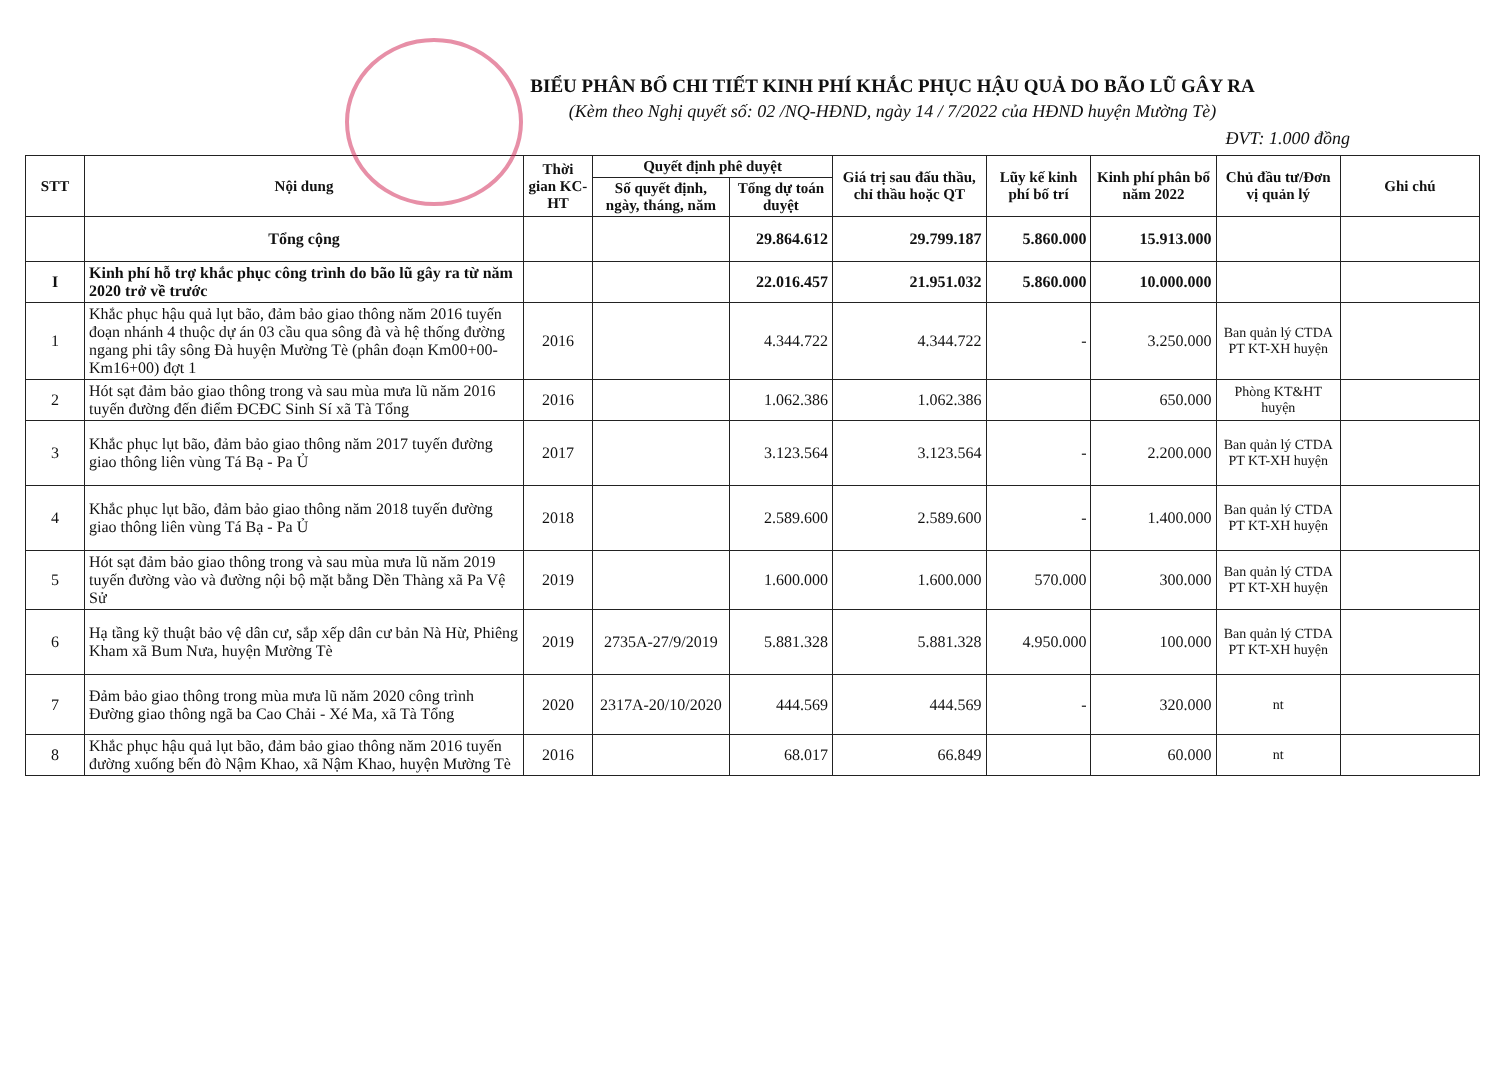BIỂU PHÂN BỔ CHI TIẾT KINH PHÍ KHẮC PHỤC HẬU QUẢ DO BÃO LŨ GÂY RA
(Kèm theo Nghị quyết số: 02 /NQ-HĐND, ngày 14 / 7/2022 của HĐND huyện Mường Tè)
ĐVT: 1.000 đồng
| STT | Nội dung | Thời gian KC-HT | Quyết định phê duyệt | | Giá trị sau đấu thầu, chỉ thầu hoặc QT | Lũy kế kinh phí bố trí | Kinh phí phân bổ năm 2022 | Chủ đầu tư/Đơn vị quản lý | Ghi chú |
| --- | --- | --- | --- | --- | --- | --- | --- | --- | --- |
| | | | Số quyết định, ngày, tháng, năm | Tổng dự toán duyệt | | | | | |
| | Tổng cộng | | | 29.864.612 | 29.799.187 | 5.860.000 | 15.913.000 | | |
| I | Kinh phí hỗ trợ khắc phục công trình do bão lũ gây ra từ năm 2020 trở về trước | | | 22.016.457 | 21.951.032 | 5.860.000 | 10.000.000 | | |
| 1 | Khắc phục hậu quả lụt bão, đảm bảo giao thông năm 2016 tuyến đoạn nhánh 4 thuộc dự án 03 cầu qua sông đà và hệ thống đường ngang phi tây sông Đà huyện Mường Tè (phân đoạn Km00+00-Km16+00) đợt 1 | 2016 | | 4.344.722 | 4.344.722 | - | 3.250.000 | Ban quản lý CTDA PT KT-XH huyện | |
| 2 | Hót sạt đảm bảo giao thông trong và sau mùa mưa lũ năm 2016 tuyến đường đến điểm ĐCĐC Sinh Sí xã Tà Tổng | 2016 | | 1.062.386 | 1.062.386 | | 650.000 | Phòng KT&HT huyện | |
| 3 | Khắc phục lụt bão, đảm bảo giao thông năm 2017 tuyến đường giao thông liên vùng Tá Bạ - Pa Ủ | 2017 | | 3.123.564 | 3.123.564 | - | 2.200.000 | Ban quản lý CTDA PT KT-XH huyện | |
| 4 | Khắc phục lụt bão, đảm bảo giao thông năm 2018 tuyến đường giao thông liên vùng Tá Bạ - Pa Ủ | 2018 | | 2.589.600 | 2.589.600 | - | 1.400.000 | Ban quản lý CTDA PT KT-XH huyện | |
| 5 | Hót sạt đảm bảo giao thông trong và sau mùa mưa lũ năm 2019 tuyến đường vào và đường nội bộ mặt bằng Dền Thàng xã Pa Vệ Sử | 2019 | | 1.600.000 | 1.600.000 | 570.000 | 300.000 | Ban quản lý CTDA PT KT-XH huyện | |
| 6 | Hạ tầng kỹ thuật bảo vệ dân cư, sắp xếp dân cư bản Nà Hừ, Phiêng Kham xã Bum Nưa, huyện Mường Tè | 2019 | 2735A-27/9/2019 | 5.881.328 | 5.881.328 | 4.950.000 | 100.000 | Ban quản lý CTDA PT KT-XH huyện | |
| 7 | Đảm bảo giao thông trong mùa mưa lũ năm 2020 công trình Đường giao thông ngã ba Cao Chải - Xé Ma, xã Tà Tổng | 2020 | 2317A-20/10/2020 | 444.569 | 444.569 | - | 320.000 | nt | |
| 8 | Khắc phục hậu quả lụt bão, đảm bảo giao thông năm 2016 tuyến đường xuống bến đò Nậm Khao, xã Nậm Khao, huyện Mường Tè | 2016 | | 68.017 | 66.849 | | 60.000 | nt | |